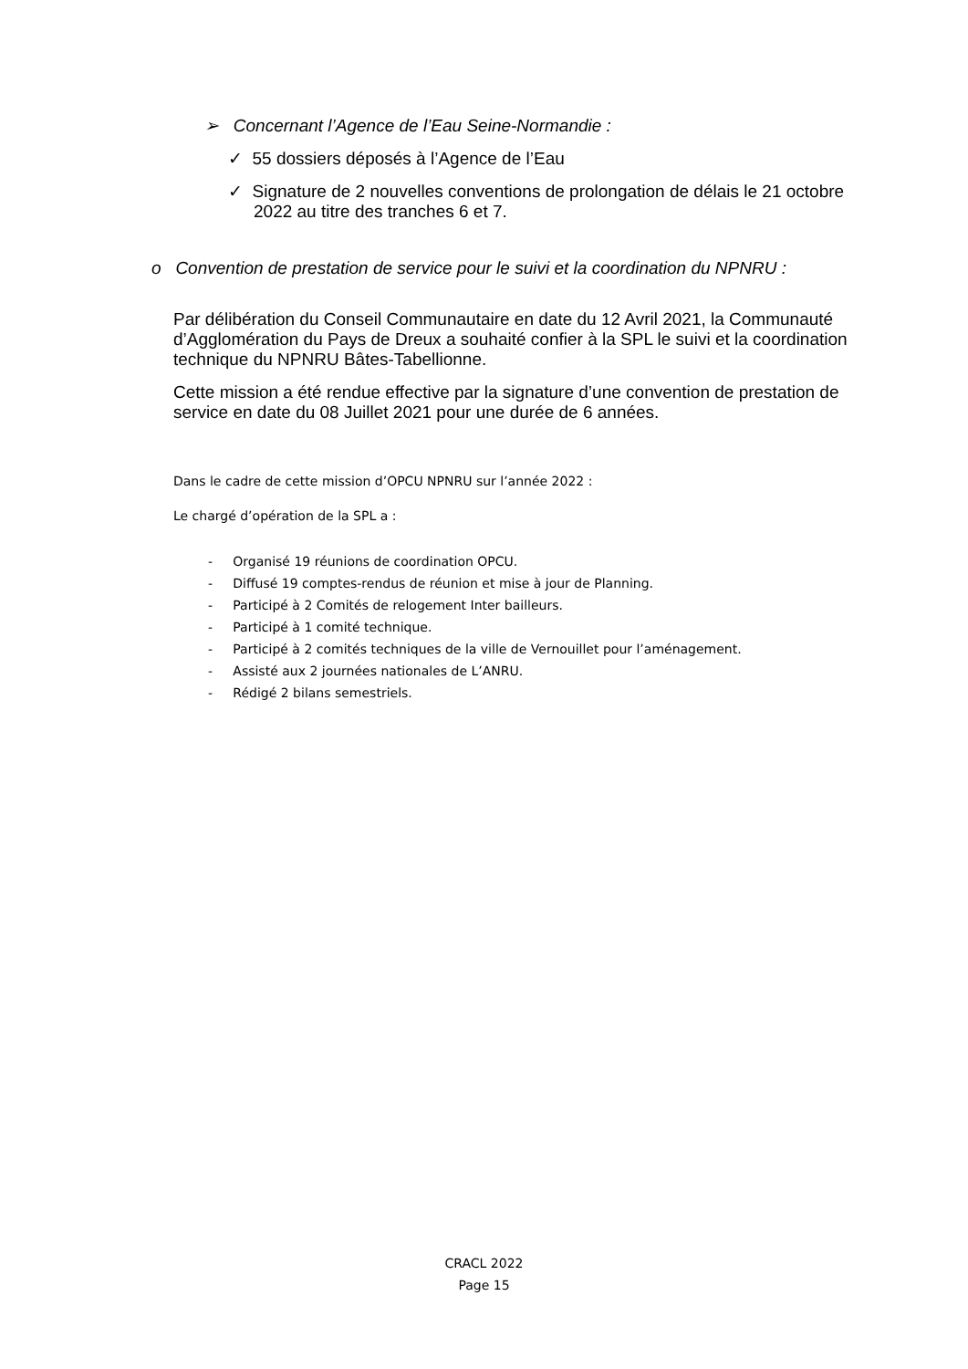➢ Concernant l’Agence de l’Eau Seine-Normandie :
✓ 55 dossiers déposés à l’Agence de l’Eau
✓ Signature de 2 nouvelles conventions de prolongation de délais le 21 octobre 2022 au titre des tranches 6 et 7.
o Convention de prestation de service pour le suivi et la coordination du NPNRU :
Par délibération du Conseil Communautaire en date du 12 Avril 2021, la Communauté d’Agglomération du Pays de Dreux a souhaité confier à la SPL le suivi et la coordination technique du NPNRU Bâtes-Tabellionne.
Cette mission a été rendue effective par la signature d’une convention de prestation de service en date du 08 Juillet 2021 pour une durée de 6 années.
Dans le cadre de cette mission d’OPCU NPNRU sur l’année 2022 :
Le chargé d’opération de la SPL a :
- Organisé 19 réunions de coordination OPCU.
- Diffusé 19 comptes-rendus de réunion et mise à jour de Planning.
- Participé à 2 Comités de relogement Inter bailleurs.
- Participé à 1 comité technique.
- Participé à 2 comités techniques de la ville de Vernouillet pour l’aménagement.
- Assisté aux 2 journées nationales de L’ANRU.
- Rédigé 2 bilans semestriels.
CRACL 2022
Page 15